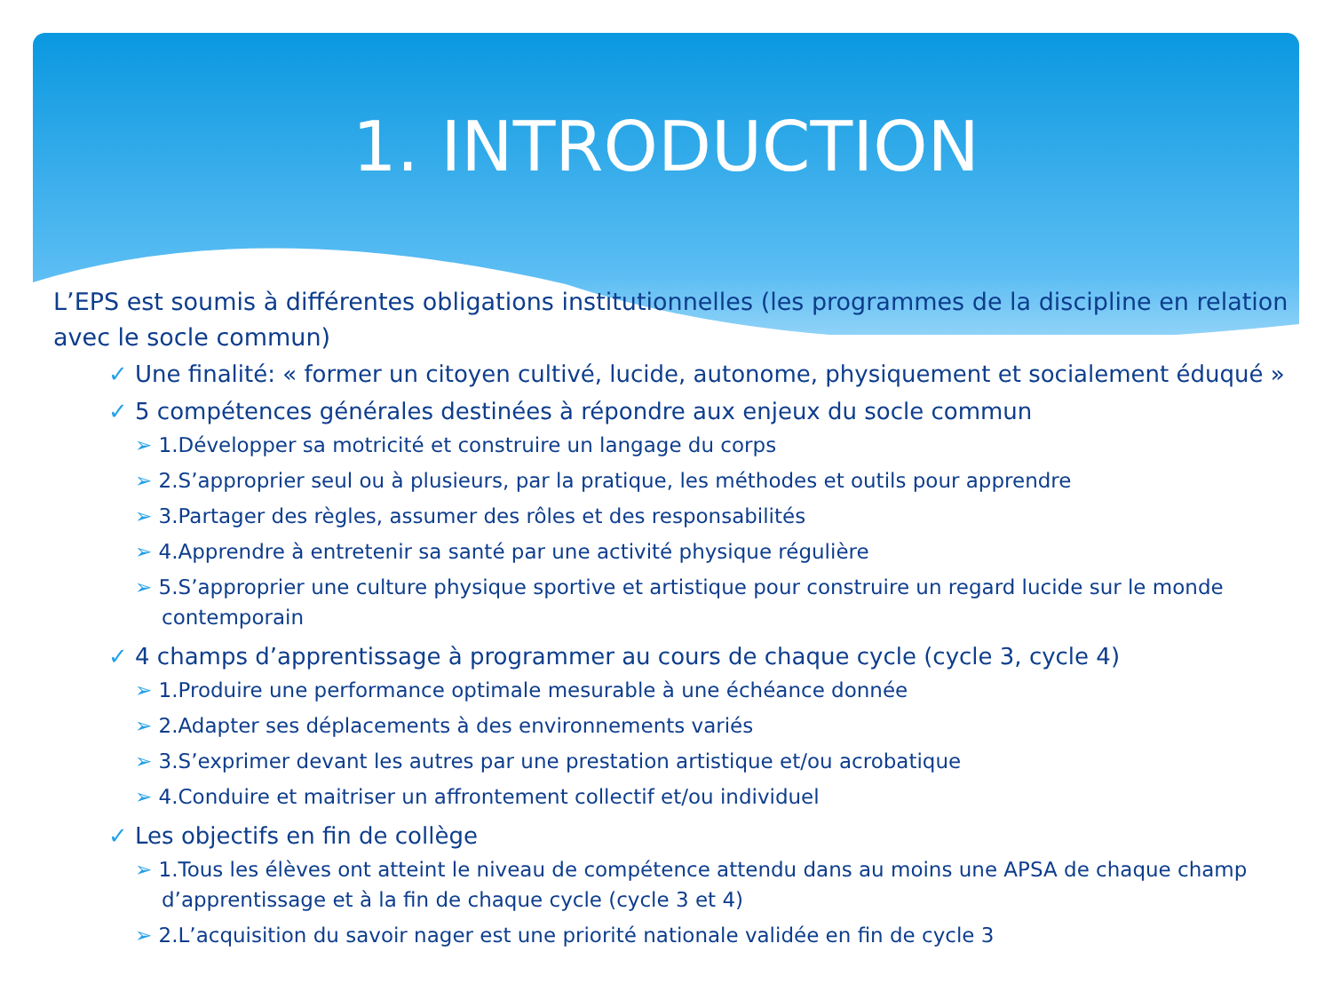1. INTRODUCTION
L’EPS est soumis à différentes obligations institutionnelles (les programmes de la discipline en relation avec le socle commun)
✓ Une finalité: « former un citoyen cultivé, lucide, autonome, physiquement et socialement éduqué »
✓ 5 compétences générales destinées à répondre aux enjeux du socle commun
➢ 1.Développer sa motricité et construire un langage du corps
➢ 2.S’approprier seul ou à plusieurs, par la pratique, les méthodes et outils pour apprendre
➢ 3.Partager des règles, assumer des rôles et des responsabilités
➢ 4.Apprendre à entretenir sa santé par une activité physique régulière
➢ 5.S’approprier une culture physique sportive et artistique pour construire un regard lucide sur le monde contemporain
✓ 4 champs d’apprentissage à programmer au cours de chaque cycle (cycle 3, cycle 4)
➢ 1.Produire une performance optimale mesurable à une échéance donnée
➢ 2.Adapter ses déplacements à des environnements variés
➢ 3.S’exprimer devant les autres par une prestation artistique et/ou acrobatique
➢ 4.Conduire et maitriser un affrontement collectif et/ou individuel
✓ Les objectifs en fin de collège
➢ 1.Tous les élèves ont atteint le niveau de compétence attendu dans au moins une APSA de chaque champ d’apprentissage et à la fin de chaque cycle (cycle 3 et 4)
➢ 2.L’acquisition du savoir nager est une priorité nationale validée en fin de cycle 3